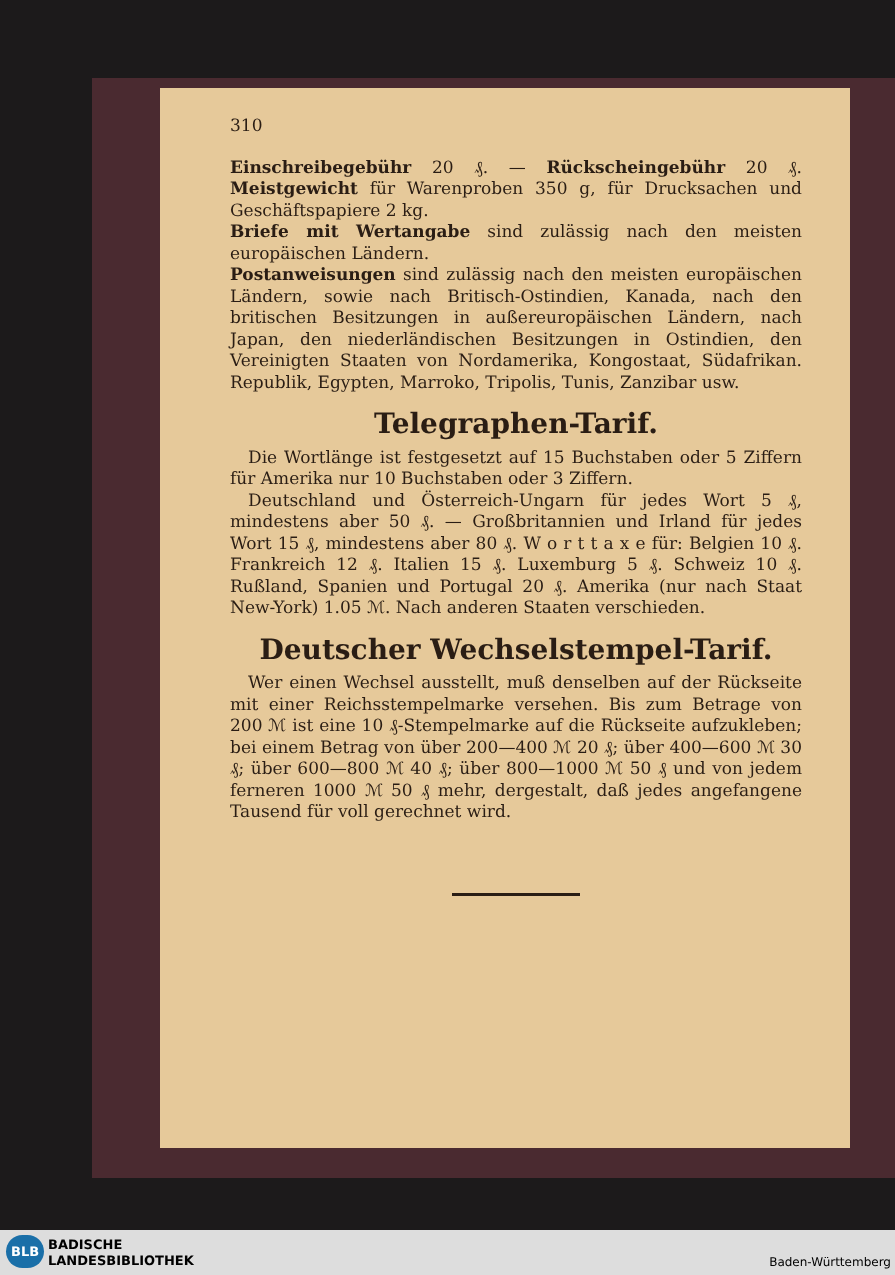310
Einschreibegebühr 20 ₰. — Rückscheingebühr 20 ₰. Meistgewicht für Warenproben 350 g, für Drucksachen und Geschäftspapiere 2 kg.
Briefe mit Wertangabe sind zulässig nach den meisten europäischen Ländern.
Postanweisungen sind zulässig nach den meisten europäischen Ländern, sowie nach Britisch-Ostindien, Kanada, nach den britischen Besitzungen in außereuropäischen Ländern, nach Japan, den niederländischen Besitzungen in Ostindien, den Vereinigten Staaten von Nordamerika, Kongostaat, Südafrikan. Republik, Egypten, Marroko, Tripolis, Tunis, Zanzibar usw.
Telegraphen-Tarif.
Die Wortlänge ist festgesetzt auf 15 Buchstaben oder 5 Ziffern für Amerika nur 10 Buchstaben oder 3 Ziffern.
Deutschland und Österreich-Ungarn für jedes Wort 5 ₰, mindestens aber 50 ₰. — Großbritannien und Irland für jedes Wort 15 ₰, mindestens aber 80 ₰. W o r t t a x e für: Belgien 10 ₰. Frankreich 12 ₰. Italien 15 ₰. Luxemburg 5 ₰. Schweiz 10 ₰. Rußland, Spanien und Portugal 20 ₰. Amerika (nur nach Staat New-York) 1.05 ℳ. Nach anderen Staaten verschieden.
Deutscher Wechselstempel-Tarif.
Wer einen Wechsel ausstellt, muß denselben auf der Rückseite mit einer Reichsstempelmarke versehen. Bis zum Betrage von 200 ℳ ist eine 10 ₰-Stempelmarke auf die Rückseite aufzukleben; bei einem Betrag von über 200—400 ℳ 20 ₰; über 400—600 ℳ 30 ₰; über 600—800 ℳ 40 ₰; über 800—1000 ℳ 50 ₰ und von jedem ferneren 1000 ℳ 50 ₰ mehr, dergestalt, daß jedes angefangene Tausend für voll gerechnet wird.
BLB
BADISCHE
LANDESBIBLIOTHEK
Baden-Württemberg